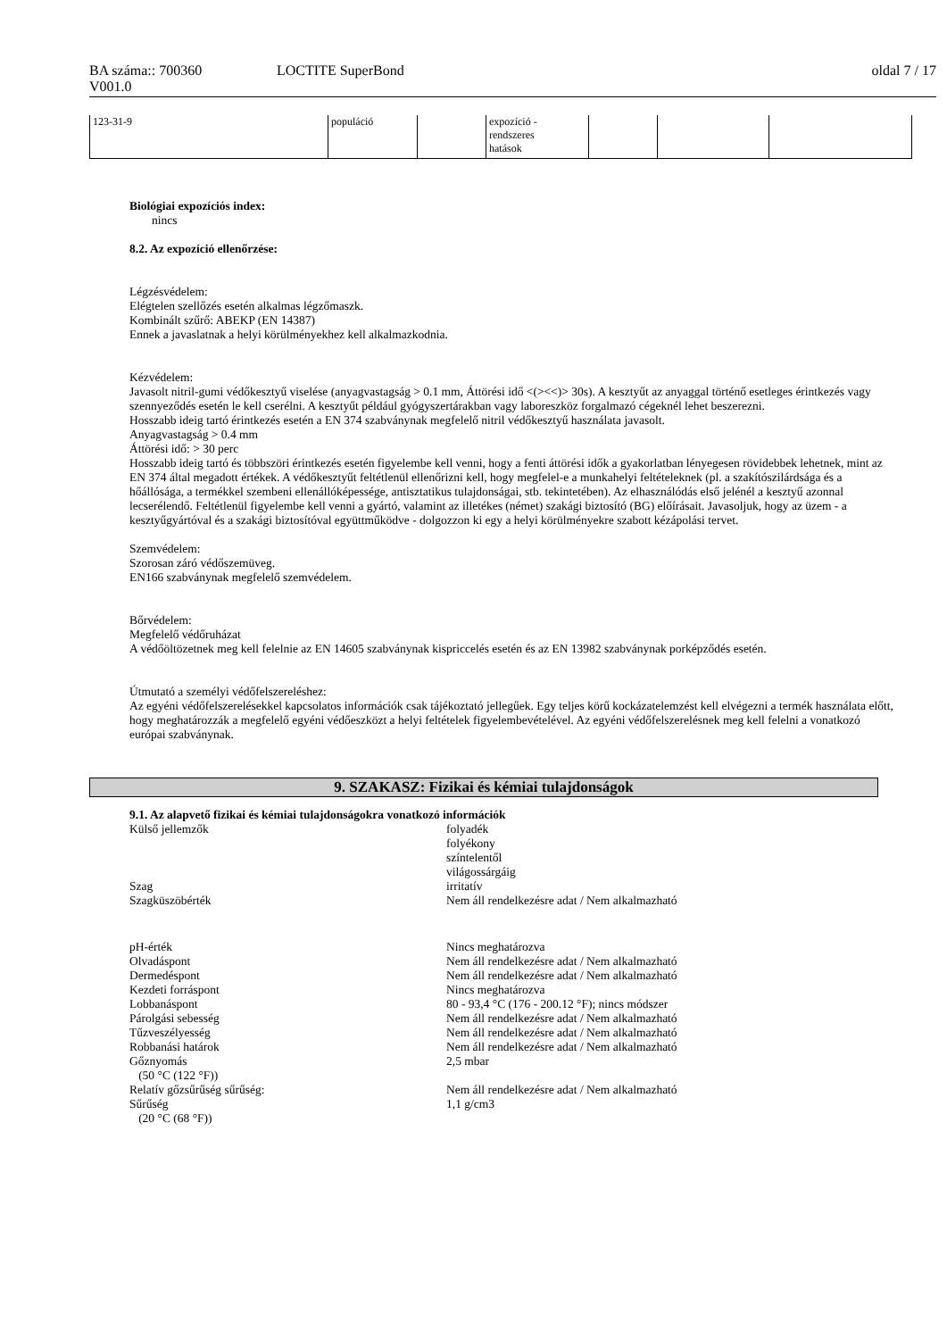BA száma:: 700360
V001.0
LOCTITE SuperBond oldal 7 / 17
| 123-31-9 | populáció | | expozíció - rendszeres hatások | | | |
Biológiai expozíciós index:
nincs
8.2. Az expozíció ellenőrzése:
Légzésvédelem:
Elégtelen szellőzés esetén alkalmas légzőmaszk.
Kombinált szűrő: ABEKP (EN 14387)
Ennek a javaslatnak a helyi körülményekhez kell alkalmazkodnia.
Kézvédelem:
Javasolt nitril-gumi védőkesztyű viselése (anyagvastagság > 0.1 mm, Áttörési idő <(><<)> 30s). A kesztyűt az anyaggal történő esetleges érintkezés vagy szennyeződés esetén le kell cserélni. A kesztyűt például gyógyszertárakban vagy laboreszköz forgalmazó cégeknél lehet beszerezni.
Hosszabb ideig tartó érintkezés esetén a EN 374 szabványnak megfelelő nitril védőkesztyű használata javasolt.
Anyagvastagság > 0.4 mm
Áttörési idő: > 30 perc
Hosszabb ideig tartó és többszöri érintkezés esetén figyelembe kell venni, hogy a fenti áttörési idők a gyakorlatban lényegesen rövidebbek lehetnek, mint az EN 374 által megadott értékek. A védőkesztyűt feltétlenül ellenőrizni kell, hogy megfelel-e a munkahelyi feltételeknek (pl. a szakítószilárdsága és a hőállósága, a termékkel szembeni ellenállóképessége, antisztatikus tulajdonságai, stb. tekintetében). Az elhasználódás első jelénél a kesztyű azonnal lecserélendő. Feltétlenül figyelembe kell venni a gyártó, valamint az illetékes (német) szakági biztosító (BG) előírásait. Javasoljuk, hogy az üzem - a kesztyűgyártóval és a szakági biztosítóval együttműködve - dolgozzon ki egy a helyi körülményekre szabott kézápolási tervet.
Szemvédelem:
Szorosan záró védőszemüveg.
EN166 szabványnak megfelelő szemvédelem.
Bőrvédelem:
Megfelelő védőruházat
A védőöltözetnek meg kell felelnie az EN 14605 szabványnak kispriccelés esetén és az EN 13982 szabványnak porképződés esetén.
Útmutató a személyi védőfelszereléshez:
Az egyéni védőfelszerelésekkel kapcsolatos információk csak tájékoztató jellegűek. Egy teljes körű kockázatelemzést kell elvégezni a termék használata előtt, hogy meghatározzák a megfelelő egyéni védőeszközt a helyi feltételek figyelembevételével. Az egyéni védőfelszerelésnek meg kell felelni a vonatkozó európai szabványnak.
9. SZAKASZ: Fizikai és kémiai tulajdonságok
9.1. Az alapvető fizikai és kémiai tulajdonságokra vonatkozó információk
Külső jellemzők folyadék
folyékony
színtelentől
világossárgáig
Szag irritatív
Szagküszöbérték Nem áll rendelkezésre adat / Nem alkalmazható
pH-érték Nincs meghatározva
Olvadáspont Nem áll rendelkezésre adat / Nem alkalmazható
Dermedéspont Nem áll rendelkezésre adat / Nem alkalmazható
Kezdeti forráspont Nincs meghatározva
Lobbanáspont 80 - 93,4 °C (176 - 200.12 °F); nincs módszer
Párolgási sebesség Nem áll rendelkezésre adat / Nem alkalmazható
Tűzveszélyesség Nem áll rendelkezésre adat / Nem alkalmazható
Robbanási határok Nem áll rendelkezésre adat / Nem alkalmazható
Gőznyomás
(50 °C (122 °F))
2,5 mbar
Relatív gőzsűrűség sűrűség: Nem áll rendelkezésre adat / Nem alkalmazható
Sűrűség
(20 °C (68 °F))
1,1 g/cm3